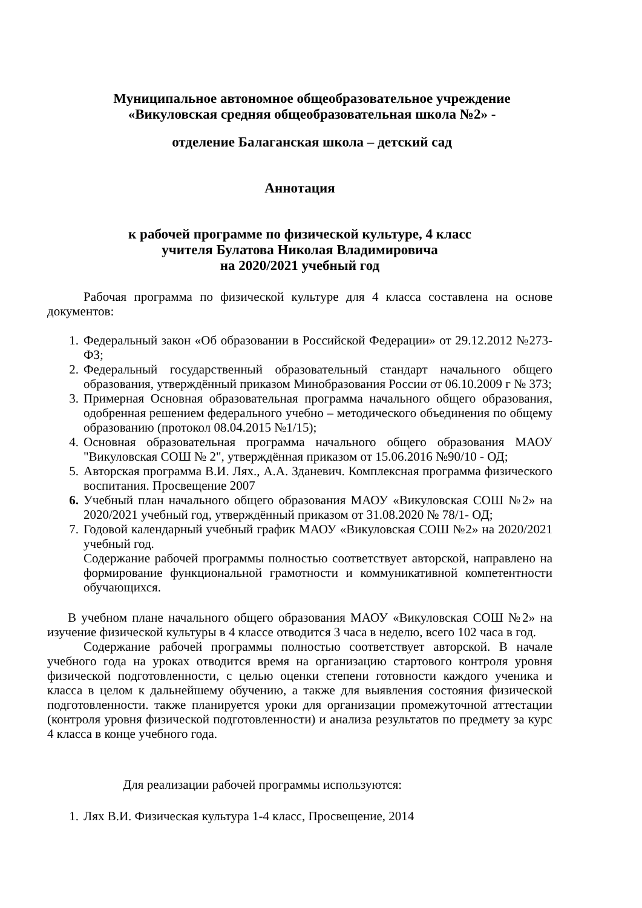Муниципальное автономное общеобразовательное учреждение
«Викуловская средняя общеобразовательная школа №2» -
отделение Балаганская школа – детский сад
Аннотация
к рабочей программе по физической культуре, 4 класс
учителя Булатова Николая Владимировича
на 2020/2021 учебный год
Рабочая программа по физической культуре для 4 класса составлена на основе документов:
1. Федеральный закон «Об образовании в Российской Федерации» от 29.12.2012 №273-ФЗ;
2. Федеральный государственный образовательный стандарт начального общего образования, утверждённый приказом Минобразования России от 06.10.2009 г № 373;
3. Примерная Основная образовательная программа начального общего образования, одобренная решением федерального учебно – методического объединения по общему образованию (протокол 08.04.2015 №1/15);
4. Основная образовательная программа начального общего образования МАОУ "Викуловская СОШ № 2", утверждённая приказом от 15.06.2016 №90/10 - ОД;
5. Авторская программа В.И. Лях., А.А. Зданевич. Комплексная программа физического воспитания. Просвещение 2007
6. Учебный план начального общего образования МАОУ «Викуловская СОШ №2» на 2020/2021 учебный год, утверждённый приказом от 31.08.2020 № 78/1- ОД;
7. Годовой календарный учебный график МАОУ «Викуловская СОШ №2» на 2020/2021 учебный год.
Содержание рабочей программы полностью соответствует авторской, направлено на формирование функциональной грамотности и коммуникативной компетентности обучающихся.
В учебном плане начального общего образования МАОУ «Викуловская СОШ №2» на изучение физической культуры в 4 классе отводится 3 часа в неделю, всего 102 часа в год.
Содержание рабочей программы полностью соответствует авторской. В начале учебного года на уроках отводится время на организацию стартового контроля уровня физической подготовленности, с целью оценки степени готовности каждого ученика и класса в целом к дальнейшему обучению, а также для выявления состояния физической подготовленности. также планируется уроки для организации промежуточной аттестации (контроля уровня физической подготовленности) и анализа результатов по предмету за курс 4 класса в конце учебного года.
Для реализации рабочей программы используются:
1. Лях В.И. Физическая культура 1-4 класс, Просвещение, 2014